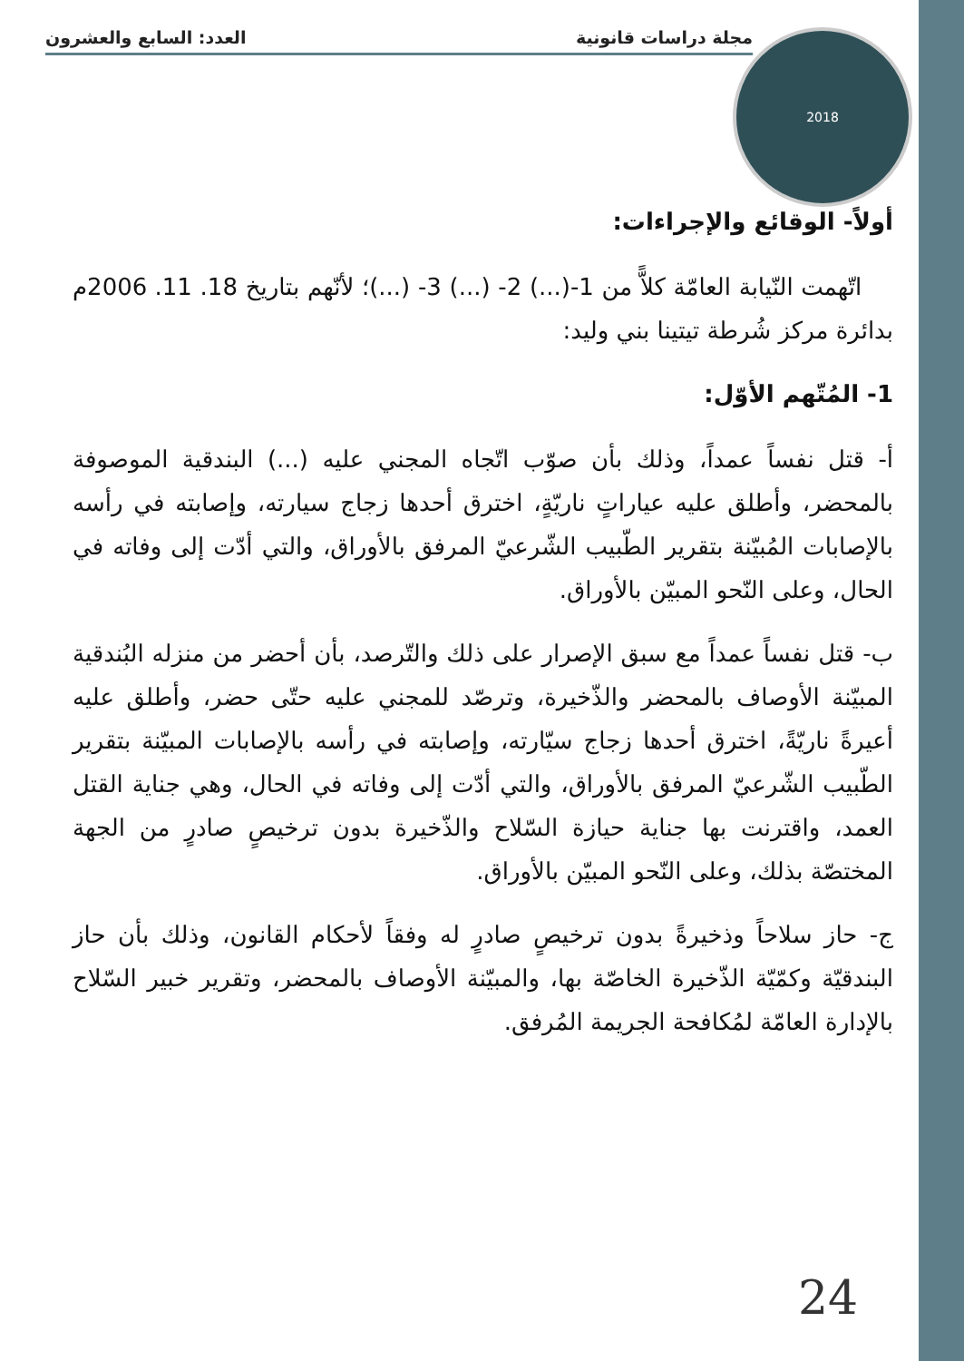مجلة دراسات قانونية العدد: السابع والعشرون 2018
أولاً- الوقائع والإجراءات:
اتّهمت النّيابة العامّة كلاًّ من 1-(...) 2- (...) 3- (...)؛ لأنّهم بتاريخ 18. 11. 2006م بدائرة مركز شُرطة تيتينا بني وليد:
1- المُتّهم الأوّل:
أ- قتل نفساً عمداً، وذلك بأن صوّب اتّجاه المجني عليه (...) البندقية الموصوفة بالمحضر، وأطلق عليه عياراتٍ ناريّةٍ، اخترق أحدها زجاج سيارته، وإصابته في رأسه بالإصابات المُبيّنة بتقرير الطّبيب الشّرعيّ المرفق بالأوراق، والتي أدّت إلى وفاته في الحال، وعلى النّحو المبيّن بالأوراق.
ب- قتل نفساً عمداً مع سبق الإصرار على ذلك والتّرصد، بأن أحضر من منزله البُندقية المبيّنة الأوصاف بالمحضر والذّخيرة، وترصّد للمجني عليه حتّى حضر، وأطلق عليه أعيرةً ناريّةً، اخترق أحدها زجاج سيّارته، وإصابته في رأسه بالإصابات المبيّنة بتقرير الطّبيب الشّرعيّ المرفق بالأوراق، والتي أدّت إلى وفاته في الحال، وهي جناية القتل العمد، واقترنت بها جناية حيازة السّلاح والذّخيرة بدون ترخيصٍ صادرٍ من الجهة المختصّة بذلك، وعلى النّحو المبيّن بالأوراق.
ج- حاز سلاحاً وذخيرةً بدون ترخيصٍ صادرٍ له وفقاً لأحكام القانون، وذلك بأن حاز البندقيّة وكمّيّة الذّخيرة الخاصّة بها، والمبيّنة الأوصاف بالمحضر، وتقرير خبير السّلاح بالإدارة العامّة لمُكافحة الجريمة المُرفق.
24